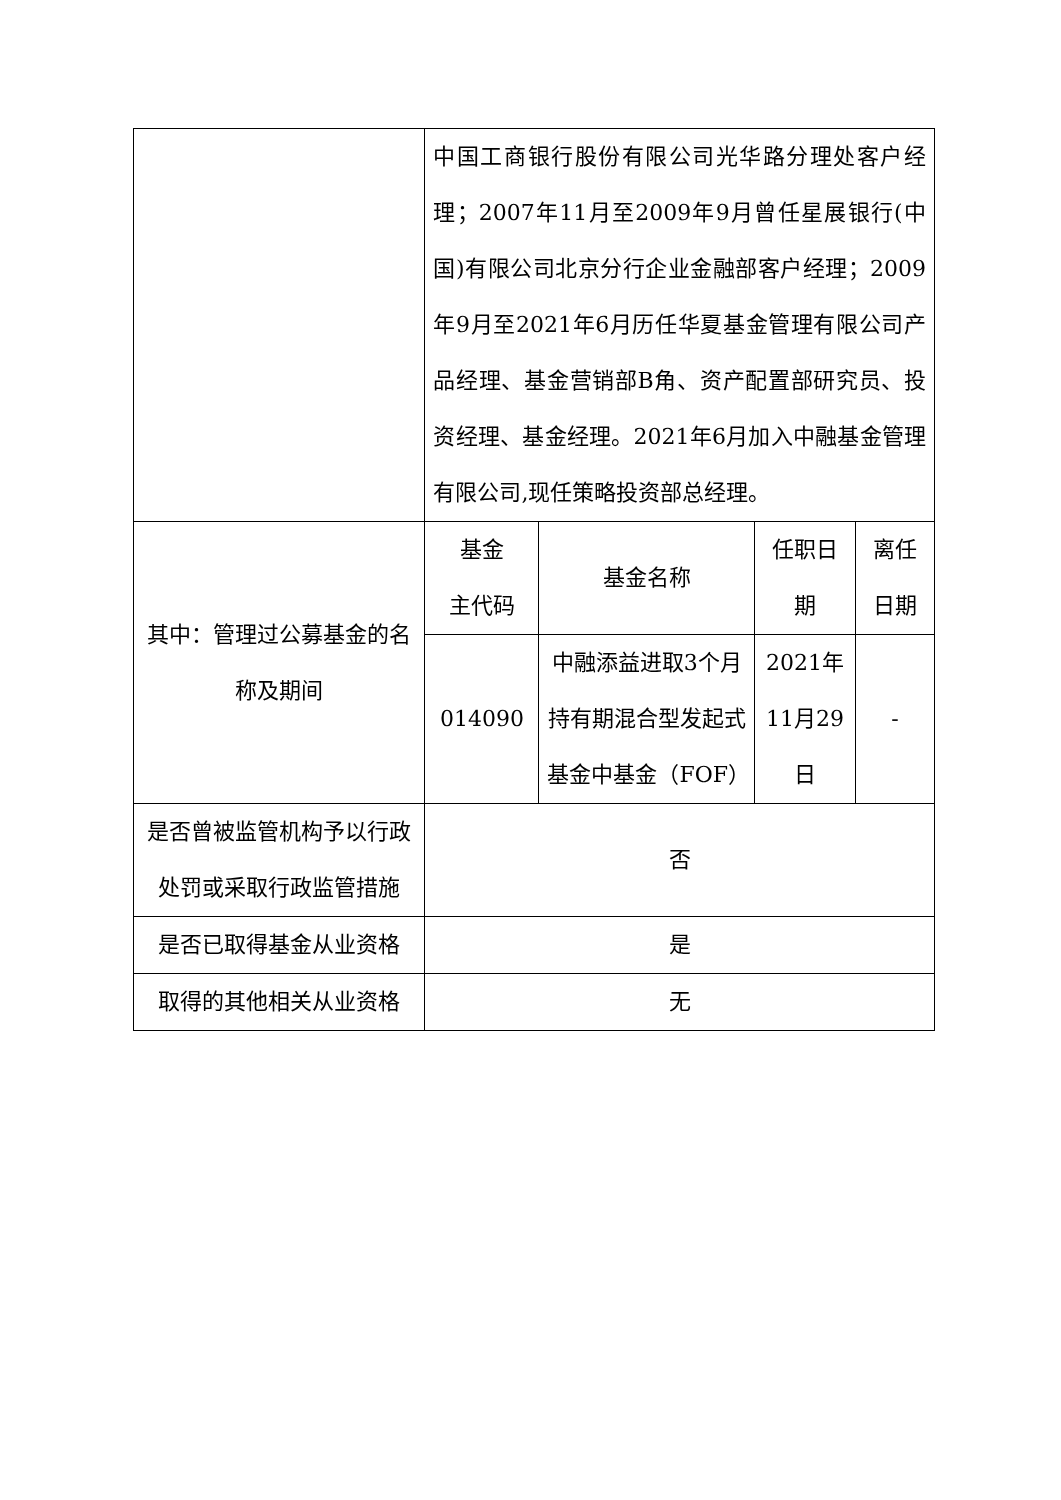| | 中国工商银行股份有限公司光华路分理处客户经理；2007年11月至2009年9月曾任星展银行(中国)有限公司北京分行企业金融部客户经理；2009年9月至2021年6月历任华夏基金管理有限公司产品经理、基金营销部B角、资产配置部研究员、投资经理、基金经理。2021年6月加入中融基金管理有限公司,现任策略投资部总经理。 | | | |
| 其中：管理过公募基金的名称及期间 | 基金 主代码 | 基金名称 | 任职日期 | 离任日期 |
| | 014090 | 中融添益进取3个月持有期混合型发起式基金中基金（FOF） | 2021年11月29日 | - |
| 是否曾被监管机构予以行政处罚或采取行政监管措施 | 否 | | | |
| 是否已取得基金从业资格 | 是 | | | |
| 取得的其他相关从业资格 | 无 | | | |